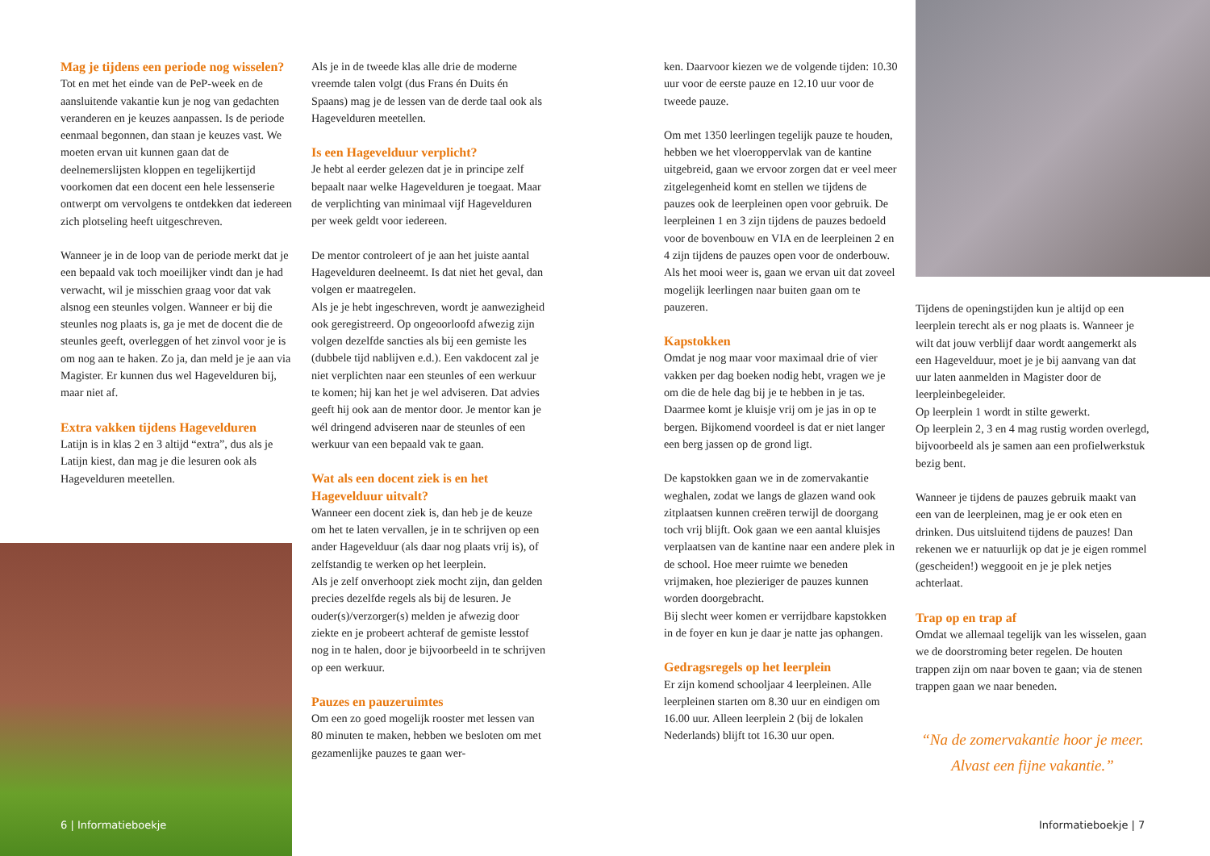Mag je tijdens een periode nog wisselen?
Tot en met het einde van de PeP-week en de aansluitende vakantie kun je nog van gedachten veranderen en je keuzes aanpassen. Is de periode eenmaal begonnen, dan staan je keuzes vast. We moeten ervan uit kunnen gaan dat de deelnemerslijsten kloppen en tegelijkertijd voorkomen dat een docent een hele lessenserie ontwerpt om vervolgens te ontdekken dat iedereen zich plotseling heeft uitgeschreven.
Wanneer je in de loop van de periode merkt dat je een bepaald vak toch moeilijker vindt dan je had verwacht, wil je misschien graag voor dat vak alsnog een steunles volgen. Wanneer er bij die steunles nog plaats is, ga je met de docent die de steunles geeft, overleggen of het zinvol voor je is om nog aan te haken. Zo ja, dan meld je je aan via Magister. Er kunnen dus wel Hagevelduren bij, maar niet af.
Extra vakken tijdens Hagevelduren
Latijn is in klas 2 en 3 altijd “extra”, dus als je Latijn kiest, dan mag je die lesuren ook als Hagevelduren meetellen.
6 | Informatieboekje
Als je in de tweede klas alle drie de moderne vreemde talen volgt (dus Frans én Duits én Spaans) mag je de lessen van de derde taal ook als Hagevelduren meetellen.
Is een Hagevelduur verplicht?
Je hebt al eerder gelezen dat je in principe zelf bepaalt naar welke Hagevelduren je toegaat. Maar de verplichting van minimaal vijf Hagevelduren per week geldt voor iedereen.
De mentor controleert of je aan het juiste aantal Hagevelduren deelneemt. Is dat niet het geval, dan volgen er maatregelen.
Als je je hebt ingeschreven, wordt je aanwezigheid ook geregistreerd. Op ongeoorloofd afwezig zijn volgen dezelfde sancties als bij een gemiste les (dubbele tijd nablijven e.d.). Een vakdocent zal je niet verplichten naar een steunles of een werkuur te komen; hij kan het je wel adviseren. Dat advies geeft hij ook aan de mentor door. Je mentor kan je wél dringend adviseren naar de steunles of een werkuur van een bepaald vak te gaan.
Wat als een docent ziek is en het Hagevelduur uitvalt?
Wanneer een docent ziek is, dan heb je de keuze om het te laten vervallen, je in te schrijven op een ander Hagevelduur (als daar nog plaats vrij is), of zelfstandig te werken op het leerplein.
Als je zelf onverhoopt ziek mocht zijn, dan gelden precies dezelfde regels als bij de lesuren. Je ouder(s)/verzorger(s) melden je afwezig door ziekte en je probeert achteraf de gemiste lesstof nog in te halen, door je bijvoorbeeld in te schrijven op een werkuur.
Pauzes en pauzeruimtes
Om een zo goed mogelijk rooster met lessen van 80 minuten te maken, hebben we besloten om met gezamenlijke pauzes te gaan wer-
ken. Daarvoor kiezen we de volgende tijden: 10.30 uur voor de eerste pauze en 12.10 uur voor de tweede pauze.
Om met 1350 leerlingen tegelijk pauze te houden, hebben we het vloeroppervlak van de kantine uitgebreid, gaan we ervoor zorgen dat er veel meer zitgelegenheid komt en stellen we tijdens de pauzes ook de leerpleinen open voor gebruik. De leerpleinen 1 en 3 zijn tijdens de pauzes bedoeld voor de bovenbouw en VIA en de leerpleinen 2 en 4 zijn tijdens de pauzes open voor de onderbouw.
Als het mooi weer is, gaan we ervan uit dat zoveel mogelijk leerlingen naar buiten gaan om te pauzeren.
Kapstokken
Omdat je nog maar voor maximaal drie of vier vakken per dag boeken nodig hebt, vragen we je om die de hele dag bij je te hebben in je tas. Daarmee komt je kluisje vrij om je jas in op te bergen. Bijkomend voordeel is dat er niet langer een berg jassen op de grond ligt.
De kapstokken gaan we in de zomervakantie weghalen, zodat we langs de glazen wand ook zitplaatsen kunnen creëren terwijl de doorgang toch vrij blijft. Ook gaan we een aantal kluisjes verplaatsen van de kantine naar een andere plek in de school. Hoe meer ruimte we beneden vrijmaken, hoe plezieriger de pauzes kunnen worden doorgebracht.
Bij slecht weer komen er verrijdbare kapstokken in de foyer en kun je daar je natte jas ophangen.
Gedragsregels op het leerplein
Er zijn komend schooljaar 4 leerpleinen. Alle leerpleinen starten om 8.30 uur en eindigen om 16.00 uur. Alleen leerplein 2 (bij de lokalen Nederlands) blijft tot 16.30 uur open.
Tijdens de openingstijden kun je altijd op een leerplein terecht als er nog plaats is. Wanneer je wilt dat jouw verblijf daar wordt aangemerkt als een Hagevelduur, moet je je bij aanvang van dat uur laten aanmelden in Magister door de leerpleinbegeleider.
Op leerplein 1 wordt in stilte gewerkt.
Op leerplein 2, 3 en 4 mag rustig worden overlegd, bijvoorbeeld als je samen aan een profielwerkstuk bezig bent.
Wanneer je tijdens de pauzes gebruik maakt van een van de leerpleinen, mag je er ook eten en drinken. Dus uitsluitend tijdens de pauzes! Dan rekenen we er natuurlijk op dat je je eigen rommel (gescheiden!) weggooit en je je plek netjes achterlaat.
Trap op en trap af
Omdat we allemaal tegelijk van les wisselen, gaan we de doorstroming beter regelen. De houten trappen zijn om naar boven te gaan; via de stenen trappen gaan we naar beneden.
“Na de zomervakantie hoor je meer.
Alvast een fijne vakantie.”
Informatieboekje | 7